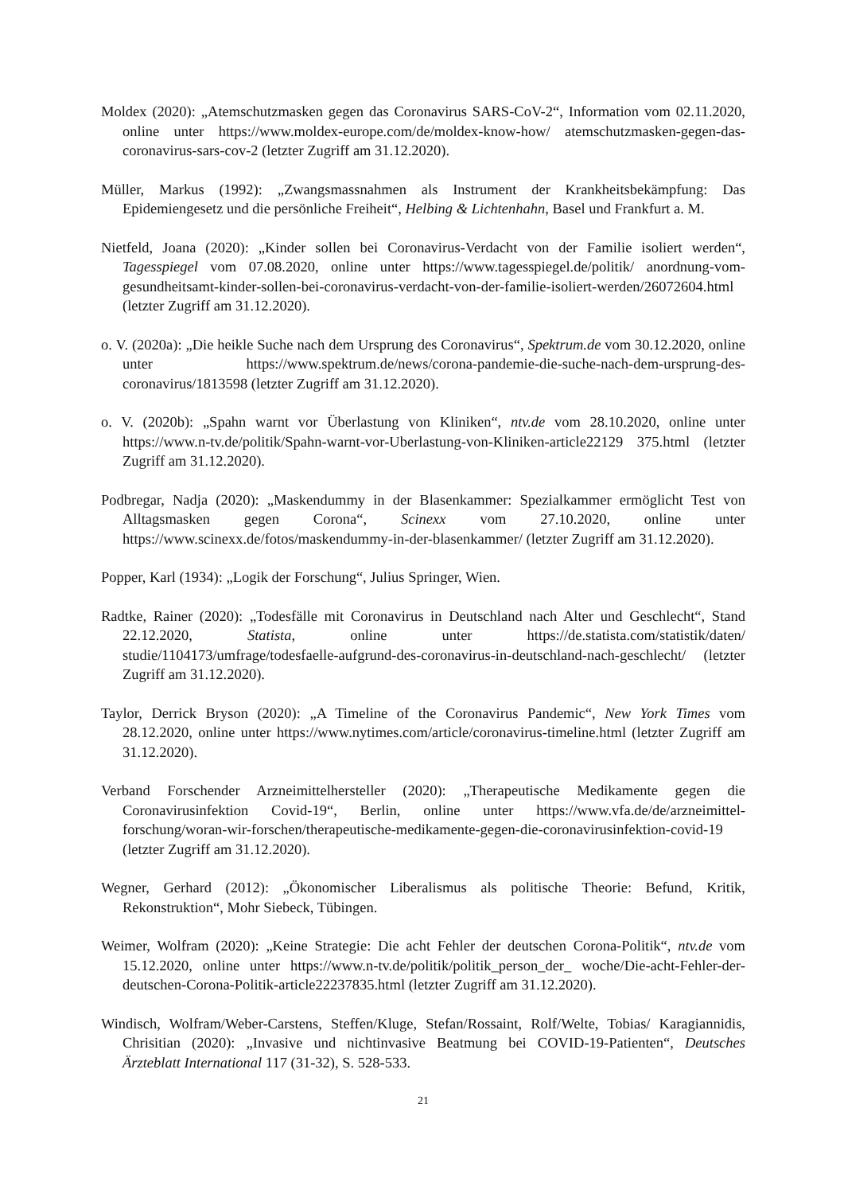Moldex (2020): „Atemschutzmasken gegen das Coronavirus SARS-CoV-2“, Information vom 02.11.2020, online unter https://www.moldex-europe.com/de/moldex-know-how/ atemschutzmasken-gegen-das-coronavirus-sars-cov-2 (letzter Zugriff am 31.12.2020).
Müller, Markus (1992): „Zwangsmassnahmen als Instrument der Krankheitsbekämpfung: Das Epidemiengesetz und die persönliche Freiheit“, Helbing & Lichtenhahn, Basel und Frankfurt a. M.
Nietfeld, Joana (2020): „Kinder sollen bei Coronavirus-Verdacht von der Familie isoliert werden“, Tagesspiegel vom 07.08.2020, online unter https://www.tagesspiegel.de/politik/ anordnung-vom-gesundheitsamt-kinder-sollen-bei-coronavirus-verdacht-von-der-familie-isoliert-werden/26072604.html (letzter Zugriff am 31.12.2020).
o. V. (2020a): „Die heikle Suche nach dem Ursprung des Coronavirus“, Spektrum.de vom 30.12.2020, online unter https://www.spektrum.de/news/corona-pandemie-die-suche-nach-dem-ursprung-des-coronavirus/1813598 (letzter Zugriff am 31.12.2020).
o. V. (2020b): „Spahn warnt vor Überlastung von Kliniken“, ntv.de vom 28.10.2020, online unter https://www.n-tv.de/politik/Spahn-warnt-vor-Uberlastung-von-Kliniken-article22129 375.html (letzter Zugriff am 31.12.2020).
Podbregar, Nadja (2020): „Maskendummy in der Blasenkammer: Spezialkammer ermöglicht Test von Alltagsmasken gegen Corona“, Scinexx vom 27.10.2020, online unter https://www.scinexx.de/fotos/maskendummy-in-der-blasenkammer/ (letzter Zugriff am 31.12.2020).
Popper, Karl (1934): „Logik der Forschung“, Julius Springer, Wien.
Radtke, Rainer (2020): „Todesfälle mit Coronavirus in Deutschland nach Alter und Geschlecht“, Stand 22.12.2020, Statista, online unter https://de.statista.com/statistik/daten/ studie/1104173/umfrage/todesfaelle-aufgrund-des-coronavirus-in-deutschland-nach-geschlecht/ (letzter Zugriff am 31.12.2020).
Taylor, Derrick Bryson (2020): „A Timeline of the Coronavirus Pandemic“, New York Times vom 28.12.2020, online unter https://www.nytimes.com/article/coronavirus-timeline.html (letzter Zugriff am 31.12.2020).
Verband Forschender Arzneimittelhersteller (2020): „Therapeutische Medikamente gegen die Coronavirusinfektion Covid-19“, Berlin, online unter https://www.vfa.de/de/arzneimittel-forschung/woran-wir-forschen/therapeutische-medikamente-gegen-die-coronavirusinfektion-covid-19 (letzter Zugriff am 31.12.2020).
Wegner, Gerhard (2012): „Ökonomischer Liberalismus als politische Theorie: Befund, Kritik, Rekonstruktion“, Mohr Siebeck, Tübingen.
Weimer, Wolfram (2020): „Keine Strategie: Die acht Fehler der deutschen Corona-Politik“, ntv.de vom 15.12.2020, online unter https://www.n-tv.de/politik/politik_person_der_ woche/Die-acht-Fehler-der-deutschen-Corona-Politik-article22237835.html (letzter Zugriff am 31.12.2020).
Windisch, Wolfram/Weber-Carstens, Steffen/Kluge, Stefan/Rossaint, Rolf/Welte, Tobias/ Karagiannidis, Chrisitian (2020): „Invasive und nichtinvasive Beatmung bei COVID-19-Patienten“, Deutsches Ärzteblatt International 117 (31-32), S. 528-533.
21